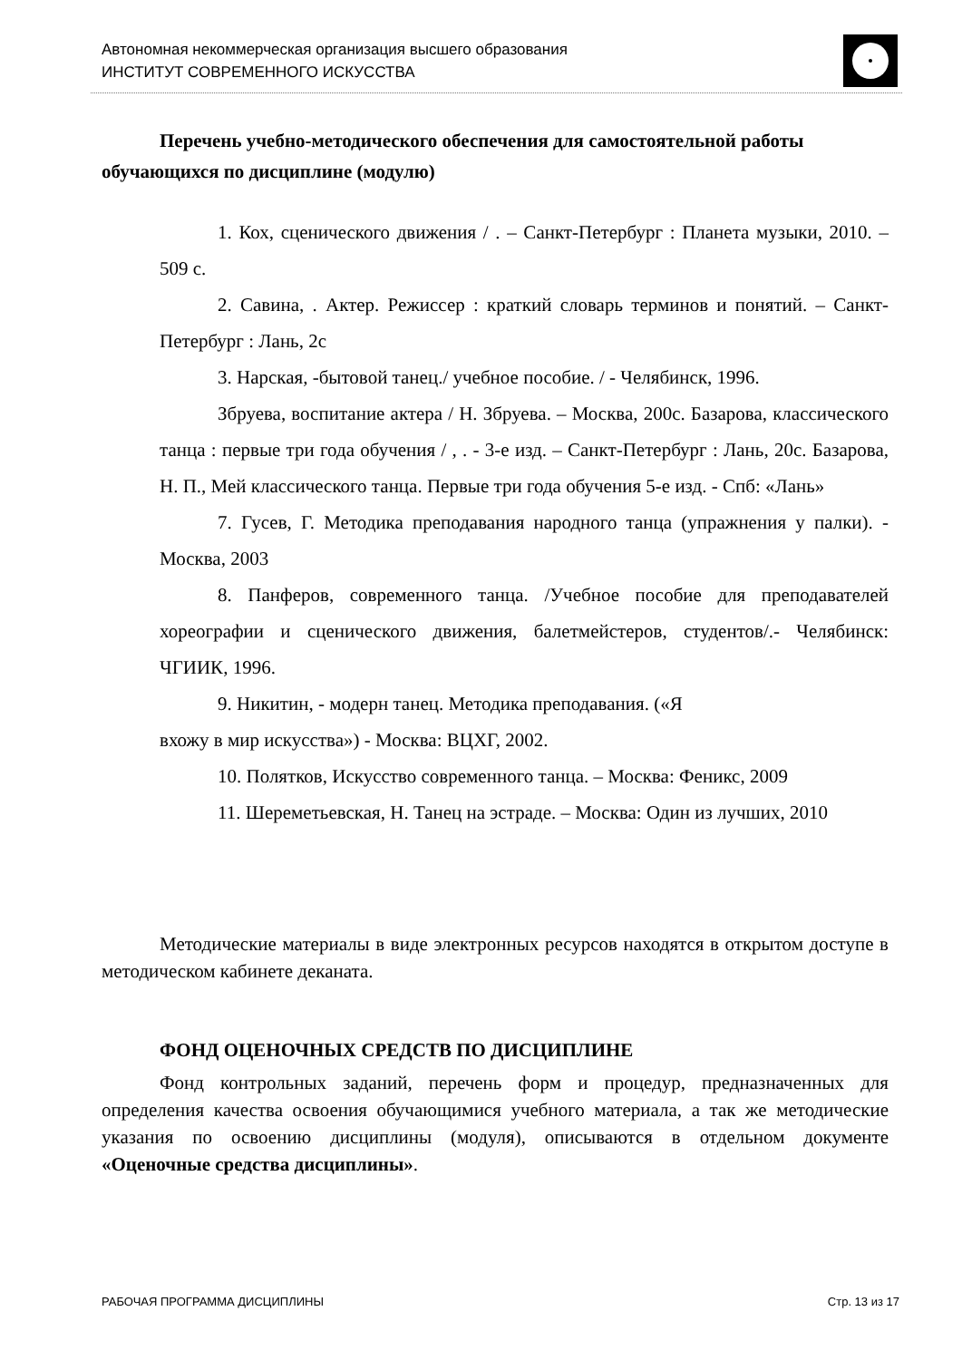Автономная некоммерческая организация высшего образования
ИНСТИТУТ СОВРЕМЕННОГО ИСКУССТВА
Перечень учебно-методического обеспечения для самостоятельной работы обучающихся по дисциплине (модулю)
1. Кох, сценического движения / . – Санкт-Петербург : Планета музыки, 2010. – 509 с.
2. Савина, . Актер. Режиссер : краткий словарь терминов и понятий. – Санкт-Петербург : Лань, 2с
3. Нарская, -бытовой танец./ учебное пособие. / - Челябинск, 1996.
Збруева, воспитание актера / Н. Збруева. – Москва, 200с. Базарова, классического танца : первые три года обучения / , . - 3-е изд. – Санкт-Петербург : Лань, 20с. Базарова, Н. П., Мей классического танца. Первые три года обучения 5-е изд. - Спб: «Лань»
7. Гусев, Г. Методика преподавания народного танца (упражнения у палки). - Москва, 2003
8. Панферов, современного танца. /Учебное пособие для преподавателей хореографии и сценического движения, балетмейстеров, студентов/.- Челябинск: ЧГИИК, 1996.
9. Никитин, - модерн танец. Методика преподавания. («Я
вхожу в мир искусства») - Москва: ВЦХГ, 2002.
10. Полятков, Искусство современного танца. – Москва: Феникс, 2009
11. Шереметьевская, Н. Танец на эстраде. – Москва: Один из лучших, 2010
Методические материалы в виде электронных ресурсов находятся в открытом доступе в методическом кабинете деканата.
ФОНД ОЦЕНОЧНЫХ СРЕДСТВ ПО ДИСЦИПЛИНЕ
Фонд контрольных заданий, перечень форм и процедур, предназначенных для определения качества освоения обучающимися учебного материала, а так же методические указания по освоению дисциплины (модуля), описываются в отдельном документе «Оценочные средства дисциплины».
РАБОЧАЯ ПРОГРАММА ДИСЦИПЛИНЫ Стр. 13 из 17